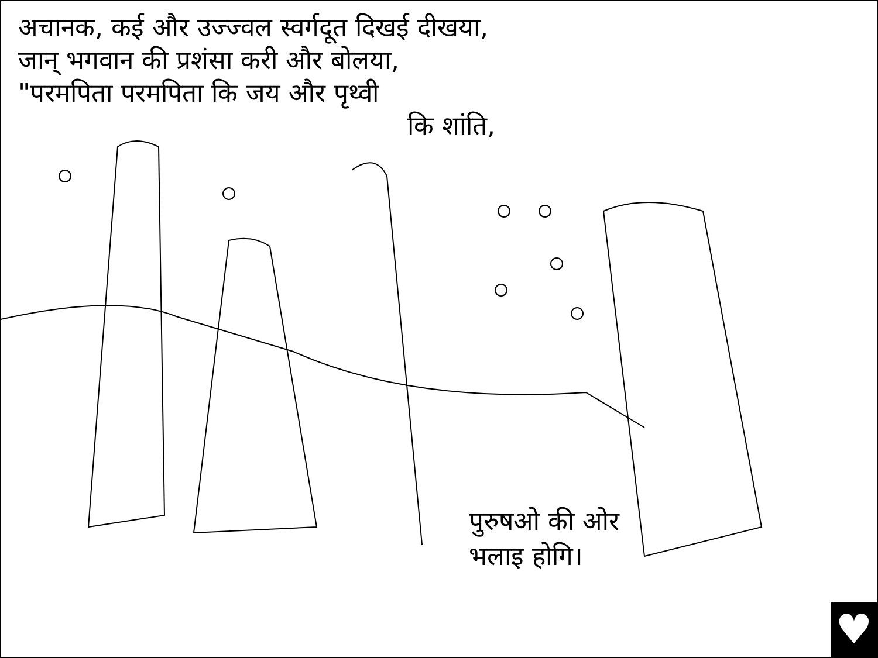अचानक, कई और उज्ज्वल स्वर्गदूत दिखई दीखया,
जान् भगवान की प्रशंसा करी और बोलया,
"परमपिता परमपिता कि जय और पृथ्वी
कि शांति,
पुरुषओ की ओर
भलाइ होगि।
♥